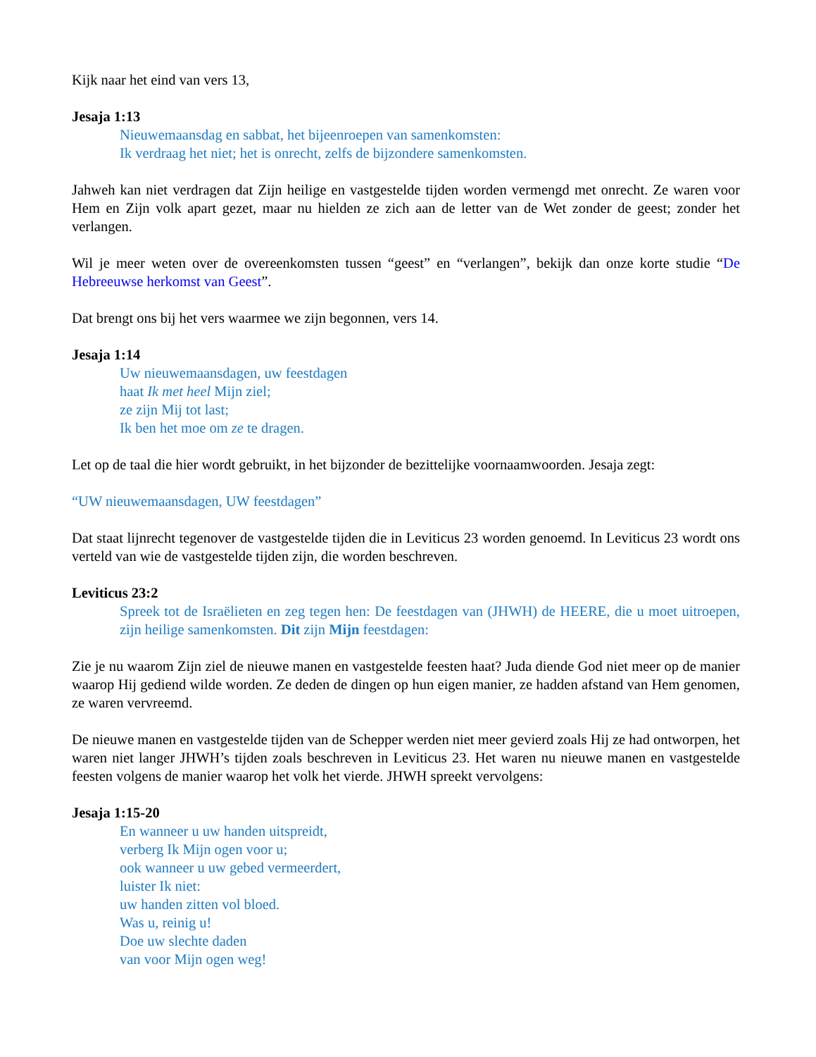Kijk naar het eind van vers 13,
Jesaja 1:13
Nieuwemaansdag en sabbat, het bijeenroepen van samenkomsten:
Ik verdraag het niet; het is onrecht, zelfs de bijzondere samenkomsten.
Jahweh kan niet verdragen dat Zijn heilige en vastgestelde tijden worden vermengd met onrecht. Ze waren voor Hem en Zijn volk apart gezet, maar nu hielden ze zich aan de letter van de Wet zonder de geest; zonder het verlangen.
Wil je meer weten over de overeenkomsten tussen “geest” en “verlangen”, bekijk dan onze korte studie “De Hebreeuwse herkomst van Geest”.
Dat brengt ons bij het vers waarmee we zijn begonnen, vers 14.
Jesaja 1:14
Uw nieuwemaansdagen, uw feestdagen
haat Ik met heel Mijn ziel;
ze zijn Mij tot last;
Ik ben het moe om ze te dragen.
Let op de taal die hier wordt gebruikt, in het bijzonder de bezittelijke voornaamwoorden. Jesaja zegt:
“UW nieuwemaansdagen, UW feestdagen”
Dat staat lijnrecht tegenover de vastgestelde tijden die in Leviticus 23 worden genoemd. In Leviticus 23 wordt ons verteld van wie de vastgestelde tijden zijn, die worden beschreven.
Leviticus 23:2
Spreek tot de Israëlieten en zeg tegen hen: De feestdagen van (JHWH) de HEERE, die u moet uitroepen, zijn heilige samenkomsten. Dit zijn Mijn feestdagen:
Zie je nu waarom Zijn ziel de nieuwe manen en vastgestelde feesten haat? Juda diende God niet meer op de manier waarop Hij gediend wilde worden. Ze deden de dingen op hun eigen manier, ze hadden afstand van Hem genomen, ze waren vervreemd.
De nieuwe manen en vastgestelde tijden van de Schepper werden niet meer gevierd zoals Hij ze had ontworpen, het waren niet langer JHWH’s tijden zoals beschreven in Leviticus 23. Het waren nu nieuwe manen en vastgestelde feesten volgens de manier waarop het volk het vierde. JHWH spreekt vervolgens:
Jesaja 1:15-20
En wanneer u uw handen uitspreidt,
verberg Ik Mijn ogen voor u;
ook wanneer u uw gebed vermeerdert,
luister Ik niet:
uw handen zitten vol bloed.
Was u, reinig u!
Doe uw slechte daden
van voor Mijn ogen weg!